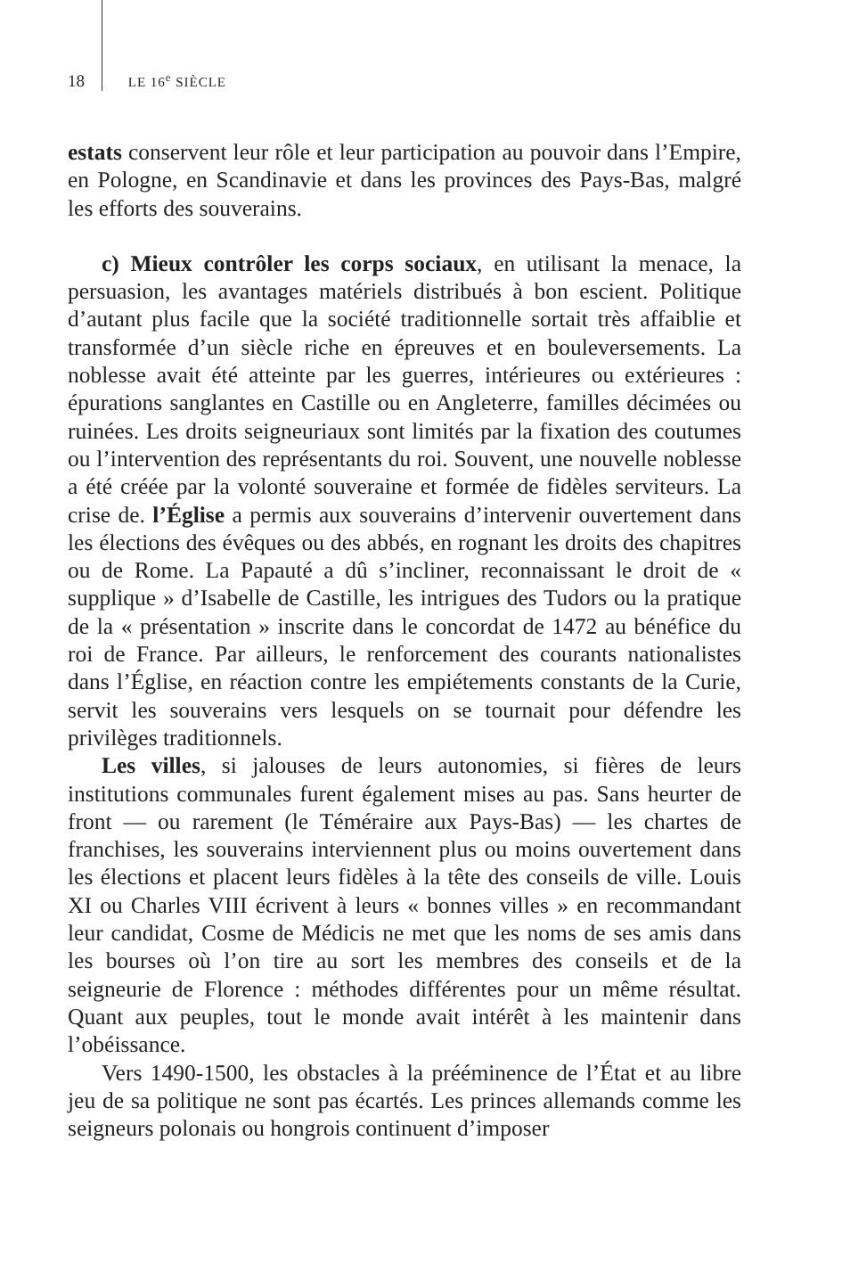18 LE 16<sup>e</sup> SIÈCLE
estats conservent leur rôle et leur participation au pouvoir dans l’Empire, en Pologne, en Scandinavie et dans les provinces des Pays-Bas, malgré les efforts des souverains.
c) Mieux contrôler les corps sociaux, en utilisant la menace, la persuasion, les avantages matériels distribués à bon escient. Politique d’autant plus facile que la société traditionnelle sortait très affaiblie et transformée d’un siècle riche en épreuves et en bouleversements. La noblesse avait été atteinte par les guerres, intérieures ou extérieures : épurations sanglantes en Castille ou en Angleterre, familles décimées ou ruinées. Les droits seigneuriaux sont limités par la fixation des coutumes ou l’intervention des représentants du roi. Souvent, une nouvelle noblesse a été créée par la volonté souveraine et formée de fidèles serviteurs. La crise de. l’Église a permis aux souverains d’intervenir ouvertement dans les élections des évêques ou des abbés, en rognant les droits des chapitres ou de Rome. La Papauté a dû s’incliner, reconnaissant le droit de « supplique » d’Isabelle de Castille, les intrigues des Tudors ou la pratique de la « présentation » inscrite dans le concordat de 1472 au bénéfice du roi de France. Par ailleurs, le renforcement des courants nationalistes dans l’Église, en réaction contre les empiétements constants de la Curie, servit les souverains vers lesquels on se tournait pour défendre les privilèges traditionnels.
Les villes, si jalouses de leurs autonomies, si fières de leurs institutions communales furent également mises au pas. Sans heurter de front — ou rarement (le Téméraire aux Pays-Bas) — les chartes de franchises, les souverains interviennent plus ou moins ouvertement dans les élections et placent leurs fidèles à la tête des conseils de ville. Louis XI ou Charles VIII écrivent à leurs « bonnes villes » en recommandant leur candidat, Cosme de Médicis ne met que les noms de ses amis dans les bourses où l’on tire au sort les membres des conseils et de la seigneurie de Florence : méthodes différentes pour un même résultat. Quant aux peuples, tout le monde avait intérêt à les maintenir dans l’obéissance.
Vers 1490-1500, les obstacles à la prééminence de l’État et au libre jeu de sa politique ne sont pas écartés. Les princes allemands comme les seigneurs polonais ou hongrois continuent d’imposer